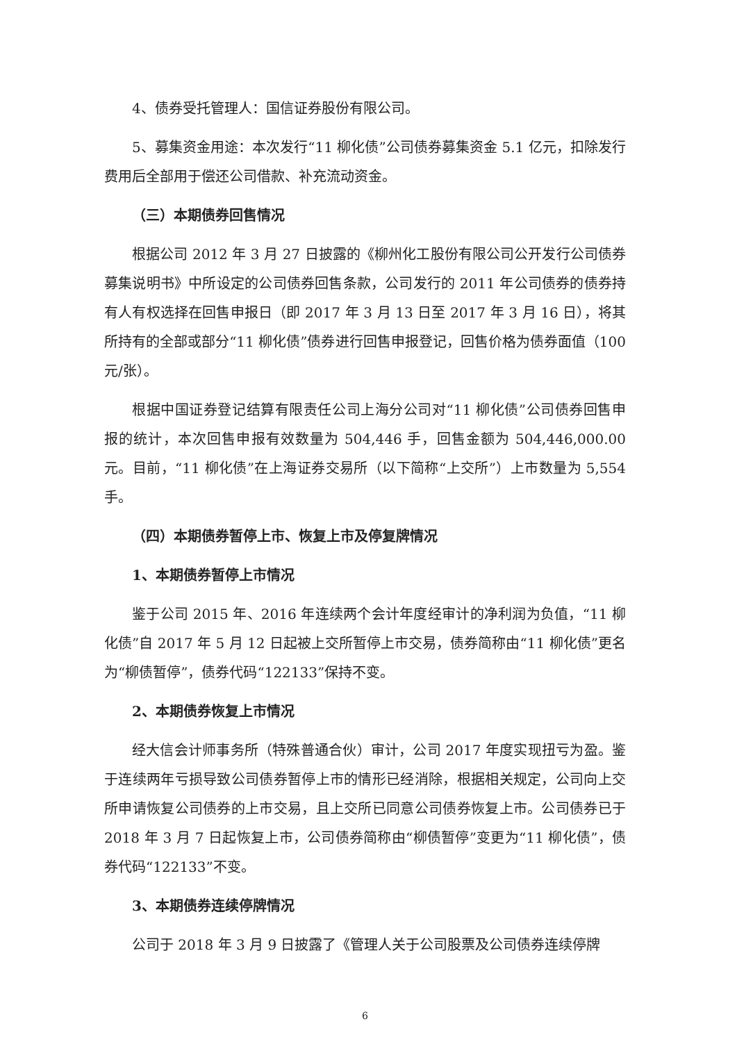4、债券受托管理人：国信证券股份有限公司。
5、募集资金用途：本次发行“11 柳化债”公司债券募集资金 5.1 亿元，扣除发行费用后全部用于偿还公司借款、补充流动资金。
（三）本期债券回售情况
根据公司 2012 年 3 月 27 日披露的《柳州化工股份有限公司公开发行公司债券募集说明书》中所设定的公司债券回售条款，公司发行的 2011 年公司债券的债券持有人有权选择在回售申报日（即 2017 年 3 月 13 日至 2017 年 3 月 16 日），将其所持有的全部或部分“11 柳化债”债券进行回售申报登记，回售价格为债券面值（100 元/张）。
根据中国证券登记结算有限责任公司上海分公司对“11 柳化债”公司债券回售申报的统计，本次回售申报有效数量为 504,446 手，回售金额为 504,446,000.00 元。目前，“11 柳化债”在上海证券交易所（以下简称“上交所”）上市数量为 5,554 手。
（四）本期债券暂停上市、恢复上市及停复牌情况
1、本期债券暂停上市情况
鉴于公司 2015 年、2016 年连续两个会计年度经审计的净利润为负值，“11 柳化债”自 2017 年 5 月 12 日起被上交所暂停上市交易，债券简称由“11 柳化债”更名为“柳债暂停”，债券代码“122133”保持不变。
2、本期债券恢复上市情况
经大信会计师事务所（特殊普通合伙）审计，公司 2017 年度实现扭亏为盈。鉴于连续两年亏损导致公司债券暂停上市的情形已经消除，根据相关规定，公司向上交所申请恢复公司债券的上市交易，且上交所已同意公司债券恢复上市。公司债券已于 2018 年 3 月 7 日起恢复上市，公司债券简称由“柳债暂停”变更为“11 柳化债”，债券代码“122133”不变。
3、本期债券连续停牌情况
公司于 2018 年 3 月 9 日披露了《管理人关于公司股票及公司债券连续停牌
6